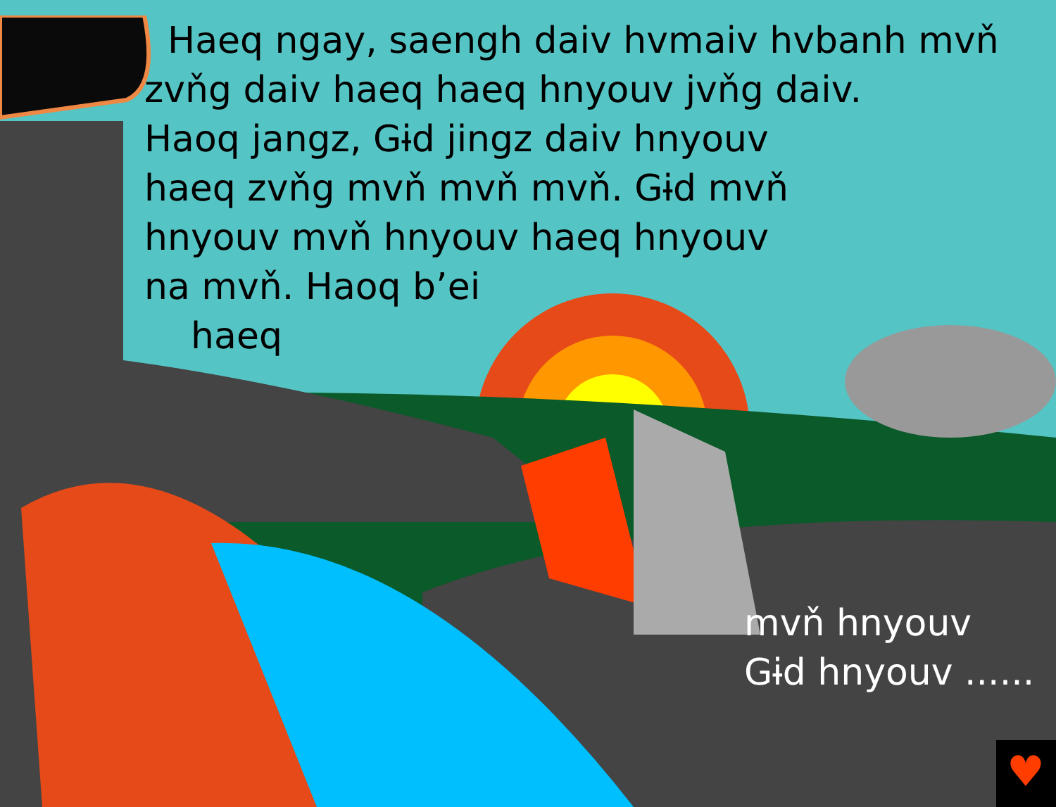♥
Haeq ngay, saengh daiv hvmaiv hvbanh mvň zvňg daiv haeq haeq hnyouv jvňg daiv.
Haoq jangz, Gɨd jingz daiv hnyouv
haeq zvňg mvň mvň mvň. Gɨd mvň
hnyouv mvň hnyouv haeq hnyouv
na mvň. Haoq b’ei
haeq
mvň hnyouv
Gɨd hnyouv ......